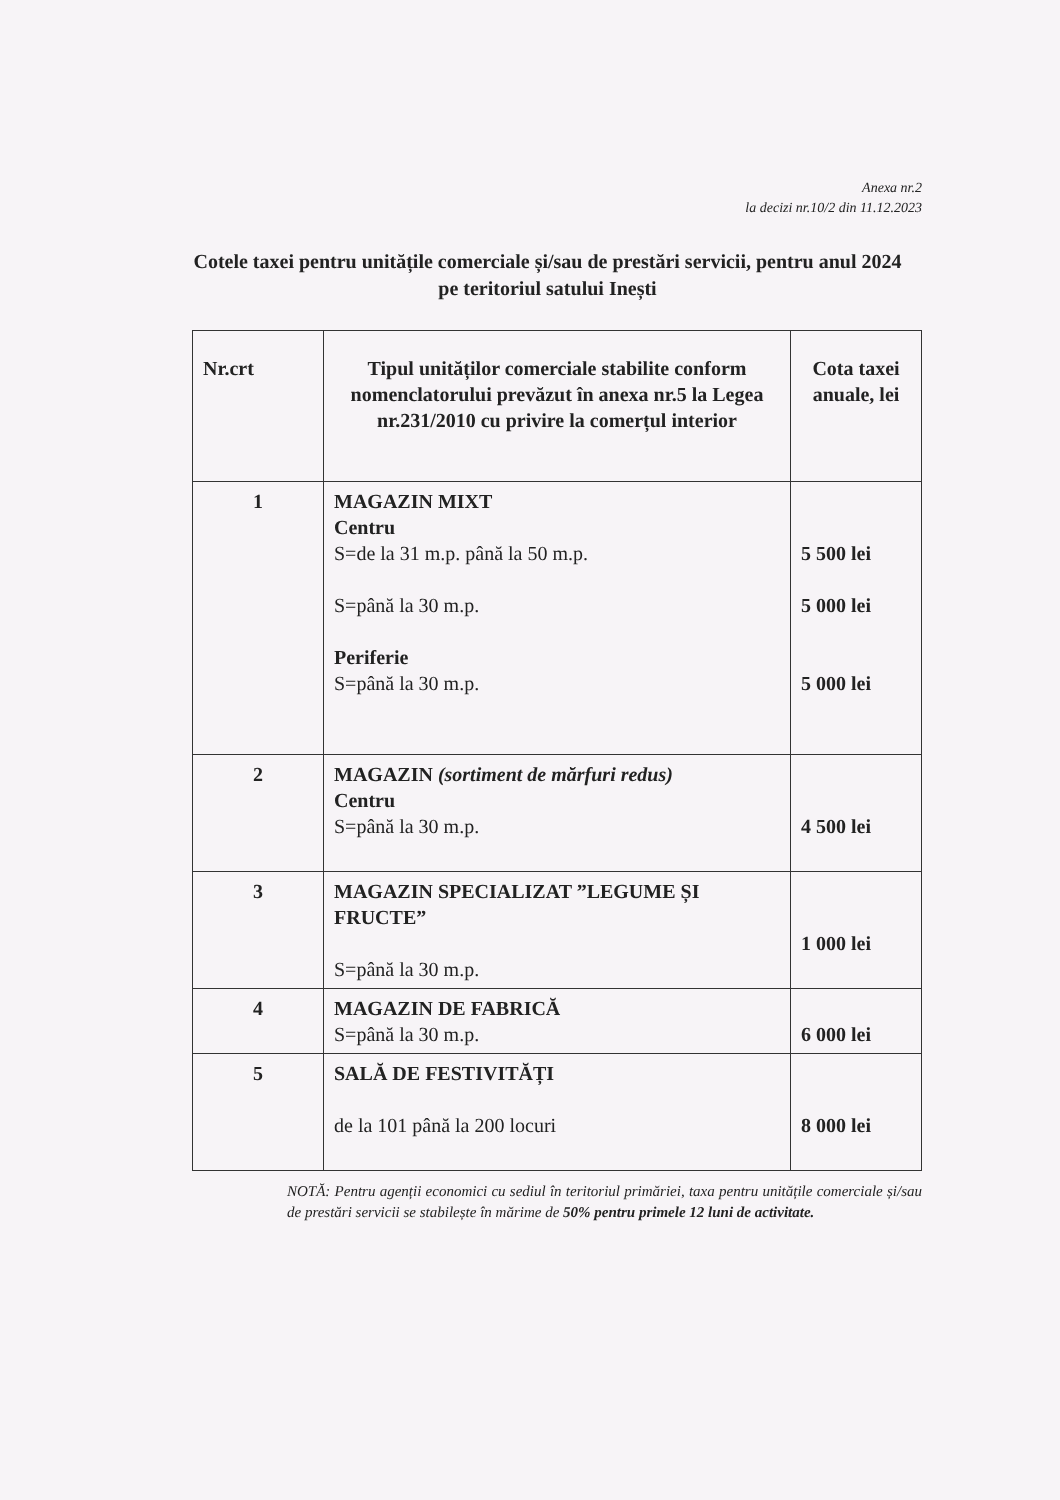Anexa nr.2
la decizi nr.10/2 din 11.12.2023
Cotele taxei pentru unitățile comerciale și/sau de prestări servicii, pentru anul 2024
pe teritoriul satului Inești
| Nr.crt | Tipul unităților comerciale stabilite conform nomenclatorului prevăzut în anexa nr.5 la Legea nr.231/2010 cu privire la comerțul interior | Cota taxei anuale, lei |
| --- | --- | --- |
| 1 | MAGAZIN MIXT Centru S=de la 31 m.p. până la 50 m.p. S=până la 30 m.p. Periferie S=până la 30 m.p. | 5 500 lei 5 000 lei 5 000 lei |
| 2 | MAGAZIN (sortiment de mărfuri redus) Centru S=până la 30 m.p. | 4 500 lei |
| 3 | MAGAZIN SPECIALIZAT ”LEGUME ȘI FRUCTE” S=până la 30 m.p. | 1 000 lei |
| 4 | MAGAZIN DE FABRICĂ S=până la 30 m.p. | 6 000 lei |
| 5 | SALĂ DE FESTIVITĂȚI de la 101 până la 200 locuri | 8 000 lei |
NOTĂ: Pentru agenții economici cu sediul în teritoriul primăriei, taxa pentru unitățile comerciale și/sau de prestări servicii se stabilește în mărime de 50% pentru primele 12 luni de activitate.